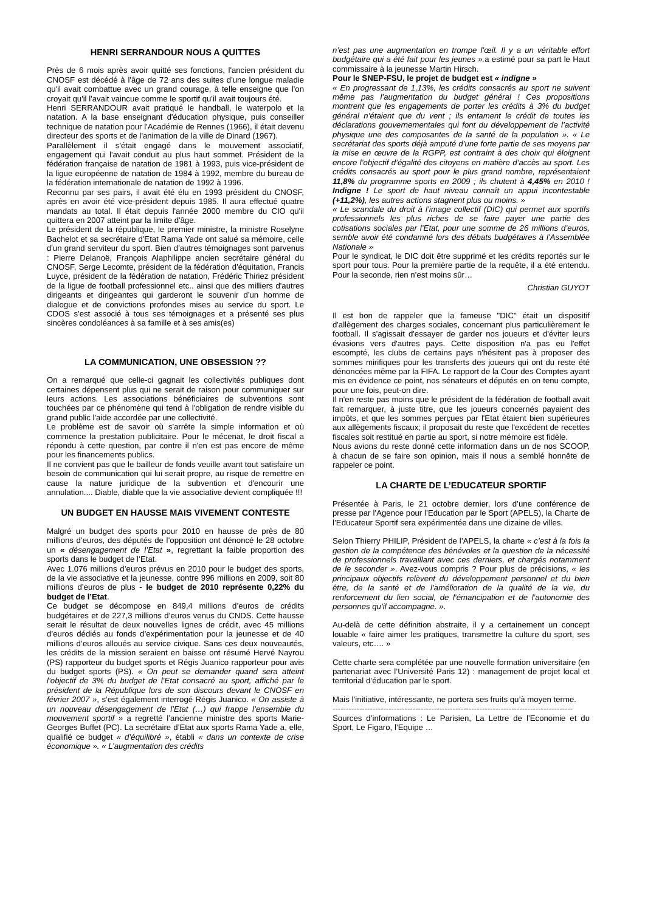HENRI SERRANDOUR NOUS A QUITTES
Près de 6 mois après avoir quitté ses fonctions, l'ancien président du CNOSF est décédé à l'âge de 72 ans des suites d'une longue maladie qu'il avait combattue avec un grand courage, à telle enseigne que l'on croyait qu'il l'avait vaincue comme le sportif qu'il avait toujours été.
Henri SERRANDOUR avait pratiqué le handball, le waterpolo et la natation. A la base enseignant d'éducation physique, puis conseiller technique de natation pour l'Académie de Rennes (1966), il était devenu directeur des sports et de l'animation de la ville de Dinard (1967).
Parallèlement il s'était engagé dans le mouvement associatif, engagement qui l'avait conduit au plus haut sommet. Président de la fédération française de natation de 1981 à 1993, puis vice-président de la ligue européenne de natation de 1984 à 1992, membre du bureau de la fédération internationale de natation de 1992 à 1996.
Reconnu par ses pairs, il avait été élu en 1993 président du CNOSF, après en avoir été vice-président depuis 1985. Il aura effectué quatre mandats au total. Il était depuis l'année 2000 membre du CIO qu'il quittera en 2007 atteint par la limite d'âge.
Le président de la république, le premier ministre, la ministre Roselyne Bachelot et sa secrétaire d'Etat Rama Yade ont salué sa mémoire, celle d'un grand serviteur du sport. Bien d'autres témoignages sont parvenus : Pierre Delanoë, François Alaphilippe ancien secrétaire général du CNOSF, Serge Lecomte, président de la fédération d'équitation, Francis Luyce, président de la fédération de natation, Frédéric Thiriez président de la ligue de football professionnel etc.. ainsi que des milliers d'autres dirigeants et dirigeantes qui garderont le souvenir d'un homme de dialogue et de convictions profondes mises au service du sport. Le CDOS s'est associé à tous ses témoignages et a présenté ses plus sincères condoléances à sa famille et à ses amis(es)
LA COMMUNICATION, UNE OBSESSION ??
On a remarqué que celle-ci gagnait les collectivités publiques dont certaines dépensent plus qui ne serait de raison pour communiquer sur leurs actions. Les associations bénéficiaires de subventions sont touchées par ce phénomène qui tend à l'obligation de rendre visible du grand public l'aide accordée par une collectivité.
Le problème est de savoir où s'arrête la simple information et où commence la prestation publicitaire. Pour le mécenat, le droit fiscal a répondu à cette question, par contre il n'en est pas encore de même pour les financements publics.
Il ne convient pas que le bailleur de fonds veuille avant tout satisfaire un besoin de communication qui lui serait propre, au risque de remettre en cause la nature juridique de la subvention et d'encourir une annulation.... Diable, diable que la vie associative devient compliquée !!!
UN BUDGET EN HAUSSE MAIS VIVEMENT CONTESTE
Malgré un budget des sports pour 2010 en hausse de près de 80 millions d’euros, des députés de l’opposition ont dénoncé le 28 octobre un « désengagement de l’Etat », regrettant la faible proportion des sports dans le budget de l’Etat.
Avec 1.076 millions d’euros prévus en 2010 pour le budget des sports, de la vie associative et la jeunesse, contre 996 millions en 2009, soit 80 millions d’euros de plus - le budget de 2010 représente 0,22% du budget de l’Etat.
Ce budget se décompose en 849,4 millions d’euros de crédits budgétaires et de 227,3 millions d’euros venus du CNDS. Cette hausse serait le résultat de deux nouvelles lignes de crédit, avec 45 millions d’euros dédiés au fonds d’expérimentation pour la jeunesse et de 40 millions d’euros alloués au service civique. Sans ces deux nouveautés, les crédits de la mission seraient en baisse ont résumé Hervé Nayrou (PS) rapporteur du budget sports et Régis Juanico rapporteur pour avis du budget sports (PS). « On peut se demander quand sera atteint l’objectif de 3% du budget de l’Etat consacré au sport, affiché par le président de la République lors de son discours devant le CNOSF en février 2007 », s’est également interrogé Régis Juanico. « On assiste à un nouveau désengagement de l’Etat (…) qui frappe l’ensemble du mouvement sportif » a regretté l’ancienne ministre des sports Marie-Georges Buffet (PC). La secrétaire d’Etat aux sports Rama Yade a, elle, qualifié ce budget « d’équilibré », établi « dans un contexte de crise économique ». « L’augmentation des crédits
n’est pas une augmentation en trompe l’œil. Il y a un véritable effort budgétaire qui a été fait pour les jeunes ». a estimé pour sa part le Haut commissaire à la jeunesse Martin Hirsch.
Pour le SNEP-FSU, le projet de budget est « indigne »
« En progressant de 1,13%, les crédits consacrés au sport ne suivent même pas l’augmentation du budget général ! Ces propositions montrent que les engagements de porter les crédits à 3% du budget général n’étaient que du vent ; ils entament le crédit de toutes les déclarations gouvernementales qui font du développement de l’activité physique une des composantes de la santé de la population ». « Le secrétariat des sports déjà amputé d’une forte partie de ses moyens par la mise en œuvre de la RGPP, est contraint à des choix qui éloignent encore l’objectif d’égalité des citoyens en matière d’accès au sport. Les crédits consacrés au sport pour le plus grand nombre, représentaient 11,8% du programme sports en 2009 ; ils chutent à 4,45% en 2010 ! Indigne ! Le sport de haut niveau connaît un appui incontestable (+11,2%), les autres actions stagnent plus ou moins. »
« Le scandale du droit à l’image collectif (DIC) qui permet aux sportifs professionnels les plus riches de se faire payer une partie des cotisations sociales par l’Etat, pour une somme de 26 millions d’euros, semble avoir été condamné lors des débats budgétaires à l’Assemblée Nationale »
Pour le syndicat, le DIC doit être supprimé et les crédits reportés sur le sport pour tous. Pour la première partie de la requête, il a été entendu. Pour la seconde, rien n’est moins sûr…
Christian GUYOT
Il est bon de rappeler que la fameuse "DIC" était un dispositif d'allègement des charges sociales, concernant plus particulièrement le football. Il s'agissait d'essayer de garder nos joueurs et d'éviter leurs évasions vers d'autres pays. Cette disposition n'a pas eu l'effet escompté, les clubs de certains pays n'hésitent pas à proposer des sommes mirifiques pour les transferts des joueurs qui ont du reste été dénoncées même par la FIFA. Le rapport de la Cour des Comptes ayant mis en évidence ce point, nos sénateurs et députés en on tenu compte, pour une fois, peut-on dire.
Il n'en reste pas moins que le président de la fédération de football avait fait remarquer, à juste titre, que les joueurs concernés payaient des impôts, et que les sommes perçues par l'Etat étaient bien supérieures aux allègements fiscaux; il proposait du reste que l'excédent de recettes fiscales soit restitué en partie au sport, si notre mémoire est fidèle.
Nous avions du reste donné cette information dans un de nos SCOOP, à chacun de se faire son opinion, mais il nous a semblé honnête de rappeler ce point.
LA CHARTE DE L’EDUCATEUR SPORTIF
Présentée à Paris, le 21 octobre dernier, lors d’une conférence de presse par l’Agence pour l’Education par le Sport (APELS), la Charte de l’Educateur Sportif sera expérimentée dans une dizaine de villes.
Selon Thierry PHILIP, Président de l’APELS, la charte « c’est à la fois la gestion de la compétence des bénévoles et la question de la nécessité de professionnels travaillant avec ces derniers, et chargés notamment de le seconder ». Avez-vous compris ? Pour plus de précisions, « les principaux objectifs relèvent du développement personnel et du bien être, de la santé et de l’amélioration de la qualité de la vie, du renforcement du lien social, de l’émancipation et de l’autonomie des personnes qu’il accompagne. ».
Au-delà de cette définition abstraite, il y a certainement un concept louable « faire aimer les pratiques, transmettre la culture du sport, ses valeurs, etc…. »
Cette charte sera complétée par une nouvelle formation universitaire (en partenariat avec l’Université Paris 12) : management de projet local et territorial d’éducation par le sport.
Mais l’initiative, intéressante, ne portera ses fruits qu’à moyen terme.
------------------------------------------------------------------------------------------
Sources d’informations : Le Parisien, La Lettre de l’Economie et du Sport, Le Figaro, l’Equipe …